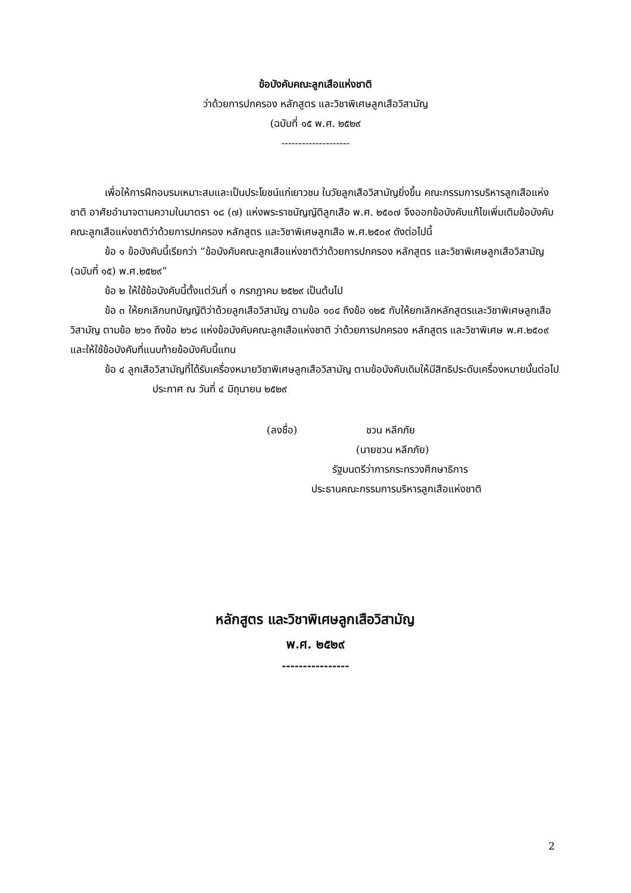ข้อบังคับคณะลูกเสือแห่งชาติ
ว่าด้วยการปกครอง หลักสูตร และวิชาพิเศษลูกเสือวิสามัญ
(ฉบับที่ ๑๕ พ.ศ. ๒๕๒๙
--------------------
เพื่อให้การฝึกอบรมเหมาะสมและเป็นประโยชน์แก่เยาวชน ในวัยลูกเสือวิสามัญยิ่งขึ้น คณะกรรมการบริหารลูกเสือแห่งชาติ อาศัยอำนาจตามความในมาตรา ๑๘ (๗) แห่งพระราชบัญญัติลูกเสือ พ.ศ. ๒๕๐๗ จึงออกข้อบังคับแก้ไขเพิ่มเติมข้อบังคับคณะลูกเสือแห่งชาติว่าด้วยการปกครอง หลักสูตร และวิชาพิเศษลูกเสือ พ.ศ.๒๕๐๙ ดังต่อไปนี้
ข้อ ๑ ข้อบังคับนี้เรียกว่า “ข้อบังคับคณะลูกเสือแห่งชาติว่าด้วยการปกครอง หลักสูตร และวิชาพิเศษลูกเสือวิสามัญ (ฉบับที่ ๑๕) พ.ศ.๒๕๒๙”
ข้อ ๒ ให้ใช้ข้อบังคับนี้ตั้งแต่วันที่ ๑ กรกฎาคม ๒๕๒๙ เป็นต้นไป
ข้อ ๓ ให้ยกเลิกบทบัญญัติว่าด้วยลูกเสือวิสามัญ ตามข้อ ๑๐๔ ถึงข้อ ๑๒๕ กับให้ยกเลิกหลักสูตรและวิชาพิเศษลูกเสือวิสามัญ ตามข้อ ๒๖๑ ถึงข้อ ๒๖๘ แห่งข้อบังคับคณะลูกเสือแห่งชาติ ว่าด้วยการปกครอง หลักสูตร และวิชาพิเศษ พ.ศ.๒๕๐๙ และให้ใช้ข้อบังคับที่แนบท้ายข้อบังคับนี้แทน
ข้อ ๔ ลูกเสือวิสามัญที่ได้รับเครื่องหมายวิชาพิเศษลูกเสือวิสามัญ ตามข้อบังคับเดิมให้มีสิทธิประดับเครื่องหมายนั้นต่อไป
ประกาศ ณ วันที่ ๔ มิถุนายน ๒๕๒๙
(ลงชื่อ) ชวน หลีกภัย
(นายชวน หลีกภัย)
รัฐมนตรีว่าการกระทรวงศึกษาธิการ
ประธานคณะกรรมการบริหารลูกเสือแห่งชาติ
หลักสูตร และวิชาพิเศษลูกเสือวิสามัญ
พ.ศ. ๒๕๒๙
----------------
2